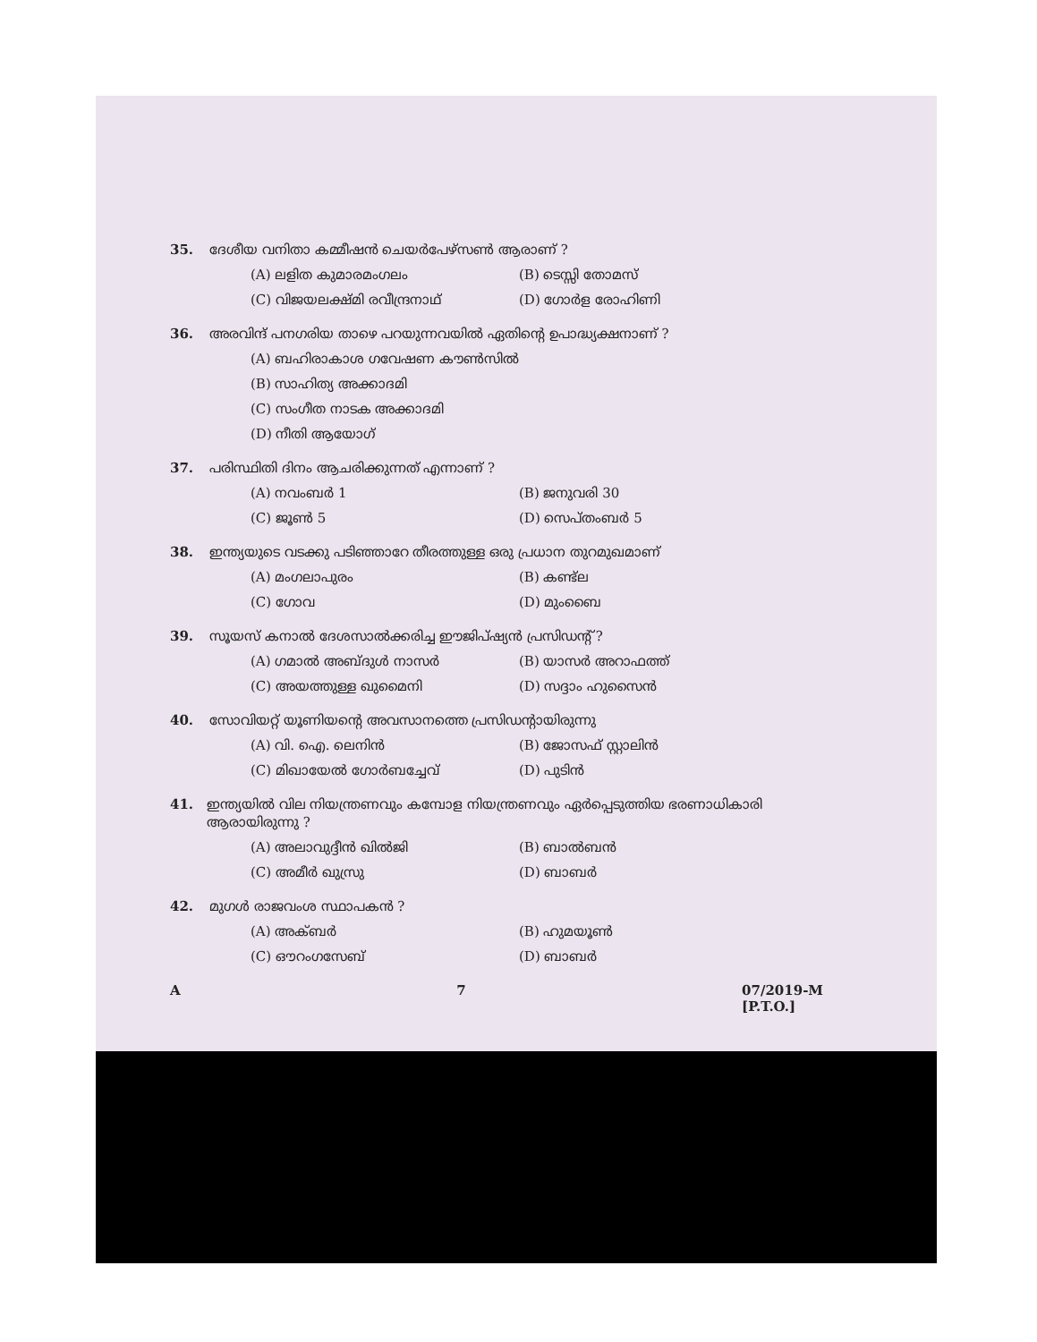35. ദേശീയ വനിതാ കമ്മീഷൻ ചെയർപേഴ്സൺ ആരാണ് ?
(A) ലളിത കുമാരമംഗലം (B) ടെസ്സി തോമസ് (C) വിജയലക്ഷ്മി രവീന്ദ്രനാഥ് (D) ഗോർള രോഹിണി
36. അരവിന്ദ് പനഗരിയ താഴെ പറയുന്നവയിൽ ഏതിന്റെ ഉപാദ്ധ്യക്ഷനാണ് ?
(A) ബഹിരാകാശ ഗവേഷണ കൗൺസിൽ
(B) സാഹിത്യ അക്കാദമി
(C) സംഗീത നാടക അക്കാദമി
(D) നീതി ആയോഗ്
37. പരിസ്ഥിതി ദിനം ആചരിക്കുന്നത് എന്നാണ് ?
(A) നവംബർ 1 (B) ജനുവരി 30 (C) ജൂൺ 5 (D) സെപ്തംബർ 5
38. ഇന്ത്യയുടെ വടക്കു പടിഞ്ഞാറേ തീരത്തുള്ള ഒരു പ്രധാന തുറമുഖമാണ്
(A) മംഗലാപുരം (B) കണ്ട്ല (C) ഗോവ (D) മുംബൈ
39. സൂയസ് കനാൽ ദേശസാൽക്കരിച്ച ഈജിപ്ഷ്യൻ പ്രസിഡന്റ് ?
(A) ഗമാൽ അബ്ദുൾ നാസർ (B) യാസർ അറാഫത്ത് (C) അയത്തുള്ള ഖുമൈനി (D) സദ്ദാം ഹുസൈൻ
40. സോവിയറ്റ് യൂണിയന്റെ അവസാനത്തെ പ്രസിഡന്റായിരുന്നു
(A) വി. ഐ. ലെനിൻ (B) ജോസഫ് സ്റ്റാലിൻ (C) മിഖായേൽ ഗോർബച്ചേവ് (D) പുടിൻ
41. ഇന്ത്യയിൽ വില നിയന്ത്രണവും കമ്പോള നിയന്ത്രണവും ഏർപ്പെടുത്തിയ ഭരണാധികാരി ആരായിരുന്നു ?
(A) അലാവുദ്ദീൻ ഖിൽജി (B) ബാൽബൻ (C) അമീർ ഖുസ്രു (D) ബാബർ
42. മുഗൾ രാജവംശ സ്ഥാപകൻ ?
(A) അക്ബർ (B) ഹുമയൂൺ (C) ഔറംഗസേബ് (D) ബാബർ
A 7 07/2019-M
[P.T.O.]